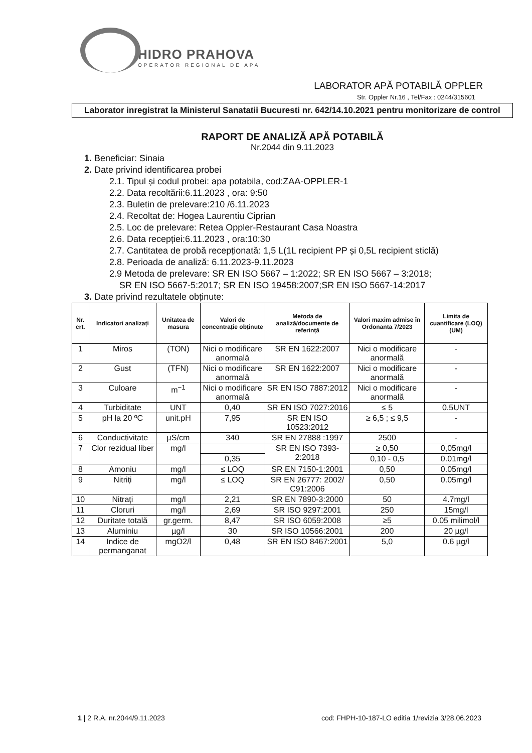HIDRO PRAHOVA
OPERATOR REGIONAL DE APA
LABORATOR APĂ POTABILĂ OPPLER
Str. Oppler Nr.16 , Tel/Fax : 0244/315601
Laborator inregistrat la Ministerul Sanatatii Bucuresti nr. 642/14.10.2021 pentru monitorizare de control
RAPORT DE ANALIZĂ APĂ POTABILĂ
Nr.2044 din 9.11.2023
1. Beneficiar: Sinaia
2. Date privind identificarea probei
2.1. Tipul și codul probei: apa potabila, cod:ZAA-OPPLER-1
2.2. Data recoltării:6.11.2023 , ora: 9:50
2.3. Buletin de prelevare:210 /6.11.2023
2.4. Recoltat de: Hogea Laurentiu Ciprian
2.5. Loc de prelevare: Retea Oppler-Restaurant Casa Noastra
2.6. Data recepției:6.11.2023 , ora:10:30
2.7. Cantitatea de probă recepționată: 1,5 L(1L recipient PP și 0,5L recipient sticlă)
2.8. Perioada de analiză: 6.11.2023-9.11.2023
2.9 Metoda de prelevare: SR EN ISO 5667 – 1:2022; SR EN ISO 5667 – 3:2018;
SR EN ISO 5667-5:2017; SR EN ISO 19458:2007;SR EN ISO 5667-14:2017
3. Date privind rezultatele obținute:
| Nr. crt. | Indicatori analizați | Unitatea de masura | Valori de concentrație obținute | Metoda de analiză/documente de referință | Valori maxim admise în Ordonanta 7/2023 | Limita de cuantificare (LOQ) (UM) |
| --- | --- | --- | --- | --- | --- | --- |
| 1 | Miros | (TON) | Nici o modificare anormală | SR EN 1622:2007 | Nici o modificare anormală | - |
| 2 | Gust | (TFN) | Nici o modificare anormală | SR EN 1622:2007 | Nici o modificare anormală | - |
| 3 | Culoare | m<sup>−1</sup> | Nici o modificare anormală | SR EN ISO 7887:2012 | Nici o modificare anormală | - |
| 4 | Turbiditate | UNT | 0,40 | SR EN ISO 7027:2016 | ≤ 5 | 0.5UNT |
| 5 | pH la 20 ºC | unit.pH | 7,95 | SR EN ISO 10523:2012 | ≥ 6,5 ; ≤ 9,5 | - |
| 6 | Conductivitate | µS/cm | 340 | SR EN 27888 :1997 | 2500 | - |
| 7 | Clor rezidual liber | mg/l | | SR EN ISO 7393-2:2018 | ≥ 0,50 | 0,05mg/l |
| | | | 0,35 | | 0,10 - 0,5 | 0.01mg/l |
| 8 | Amoniu | mg/l | ≤ LOQ | SR EN 7150-1:2001 | 0,50 | 0.05mg/l |
| 9 | Nitriți | mg/l | ≤ LOQ | SR EN 26777: 2002/ C91:2006 | 0,50 | 0.05mg/l |
| 10 | Nitrați | mg/l | 2,21 | SR EN 7890-3:2000 | 50 | 4.7mg/l |
| 11 | Cloruri | mg/l | 2,69 | SR ISO 9297:2001 | 250 | 15mg/l |
| 12 | Duritate totală | gr.germ. | 8,47 | SR ISO 6059:2008 | ≥5 | 0.05 milimol/l |
| 13 | Aluminiu | µg/l | 30 | SR ISO 10566:2001 | 200 | 20 µg/l |
| 14 | Indice de permanganat | mgO2/l | 0,48 | SR EN ISO 8467:2001 | 5,0 | 0.6 µg/l |
1 | 2 R.A. nr.2044/9.11.2023 cod: FHPH-10-187-LO editia 1/revizia 3/28.06.2023